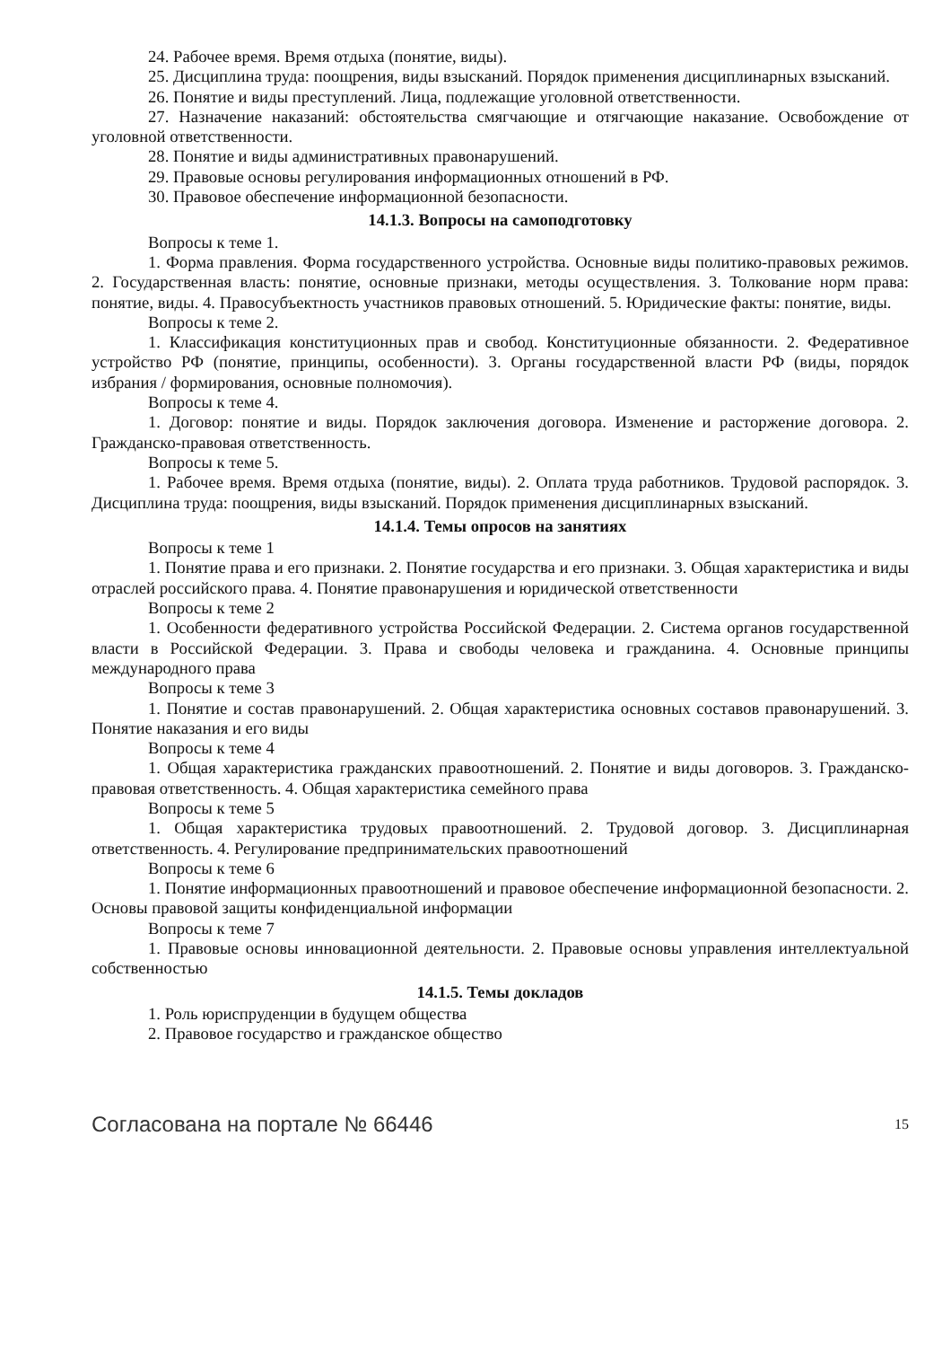24. Рабочее время. Время отдыха (понятие, виды).
25. Дисциплина труда: поощрения, виды взысканий. Порядок применения дисциплинарных взысканий.
26. Понятие и виды преступлений. Лица, подлежащие уголовной ответственности.
27. Назначение наказаний: обстоятельства смягчающие и отягчающие наказание. Освобождение от уголовной ответственности.
28. Понятие и виды административных правонарушений.
29. Правовые основы регулирования информационных отношений в РФ.
30. Правовое обеспечение информационной безопасности.
14.1.3. Вопросы на самоподготовку
Вопросы к теме 1.
1. Форма правления. Форма государственного устройства. Основные виды политико-правовых режимов. 2. Государственная власть: понятие, основные признаки, методы осуществления. 3. Толкование норм права: понятие, виды. 4. Правосубъектность участников правовых отношений. 5. Юридические факты: понятие, виды.
Вопросы к теме 2.
1. Классификация конституционных прав и свобод. Конституционные обязанности. 2. Федеративное устройство РФ (понятие, принципы, особенности). 3. Органы государственной власти РФ (виды, порядок избрания / формирования, основные полномочия).
Вопросы к теме 4.
1. Договор: понятие и виды. Порядок заключения договора. Изменение и расторжение договора. 2. Гражданско-правовая ответственность.
Вопросы к теме 5.
1. Рабочее время. Время отдыха (понятие, виды). 2. Оплата труда работников. Трудовой распорядок. 3. Дисциплина труда: поощрения, виды взысканий. Порядок применения дисциплинарных взысканий.
14.1.4. Темы опросов на занятиях
Вопросы к теме 1
1. Понятие права и его признаки. 2. Понятие государства и его признаки. 3. Общая характеристика и виды отраслей российского права. 4. Понятие правонарушения и юридической ответственности
Вопросы к теме 2
1. Особенности федеративного устройства Российской Федерации. 2. Система органов государственной власти в Российской Федерации. 3. Права и свободы человека и гражданина. 4. Основные принципы международного права
Вопросы к теме 3
1. Понятие и состав правонарушений. 2. Общая характеристика основных составов правонарушений. 3. Понятие наказания и его виды
Вопросы к теме 4
1. Общая характеристика гражданских правоотношений. 2. Понятие и виды договоров. 3. Гражданско-правовая ответственность. 4. Общая характеристика семейного права
Вопросы к теме 5
1. Общая характеристика трудовых правоотношений. 2. Трудовой договор. 3. Дисциплинарная ответственность. 4. Регулирование предпринимательских правоотношений
Вопросы к теме 6
1. Понятие информационных правоотношений и правовое обеспечение информационной безопасности. 2. Основы правовой защиты конфиденциальной информации
Вопросы к теме 7
1. Правовые основы инновационной деятельности. 2. Правовые основы управления интеллектуальной собственностью
14.1.5. Темы докладов
1. Роль юриспруденции в будущем общества
2. Правовое государство и гражданское общество
Согласована на портале № 66446 15